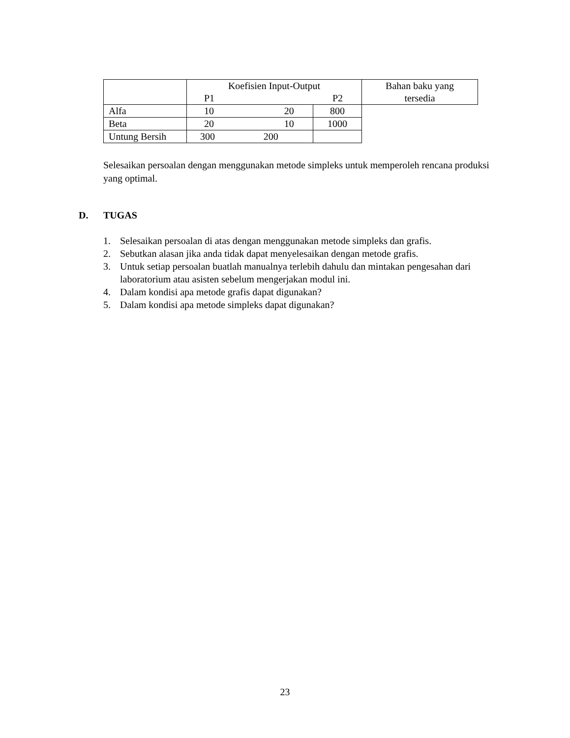| | Koefisien Input-Output P1 P2 | | Bahan baku yang tersedia |
| Alfa | 10 20 | | 800 |
| Beta | 20 10 | | 1000 |
| Untung Bersih | 300 200 | | |
Selesaikan persoalan dengan menggunakan metode simpleks untuk memperoleh rencana produksi yang optimal.
D. TUGAS
1. Selesaikan persoalan di atas dengan menggunakan metode simpleks dan grafis.
2. Sebutkan alasan jika anda tidak dapat menyelesaikan dengan metode grafis.
3. Untuk setiap persoalan buatlah manualnya terlebih dahulu dan mintakan pengesahan dari laboratorium atau asisten sebelum mengerjakan modul ini.
4. Dalam kondisi apa metode grafis dapat digunakan?
5. Dalam kondisi apa metode simpleks dapat digunakan?
23